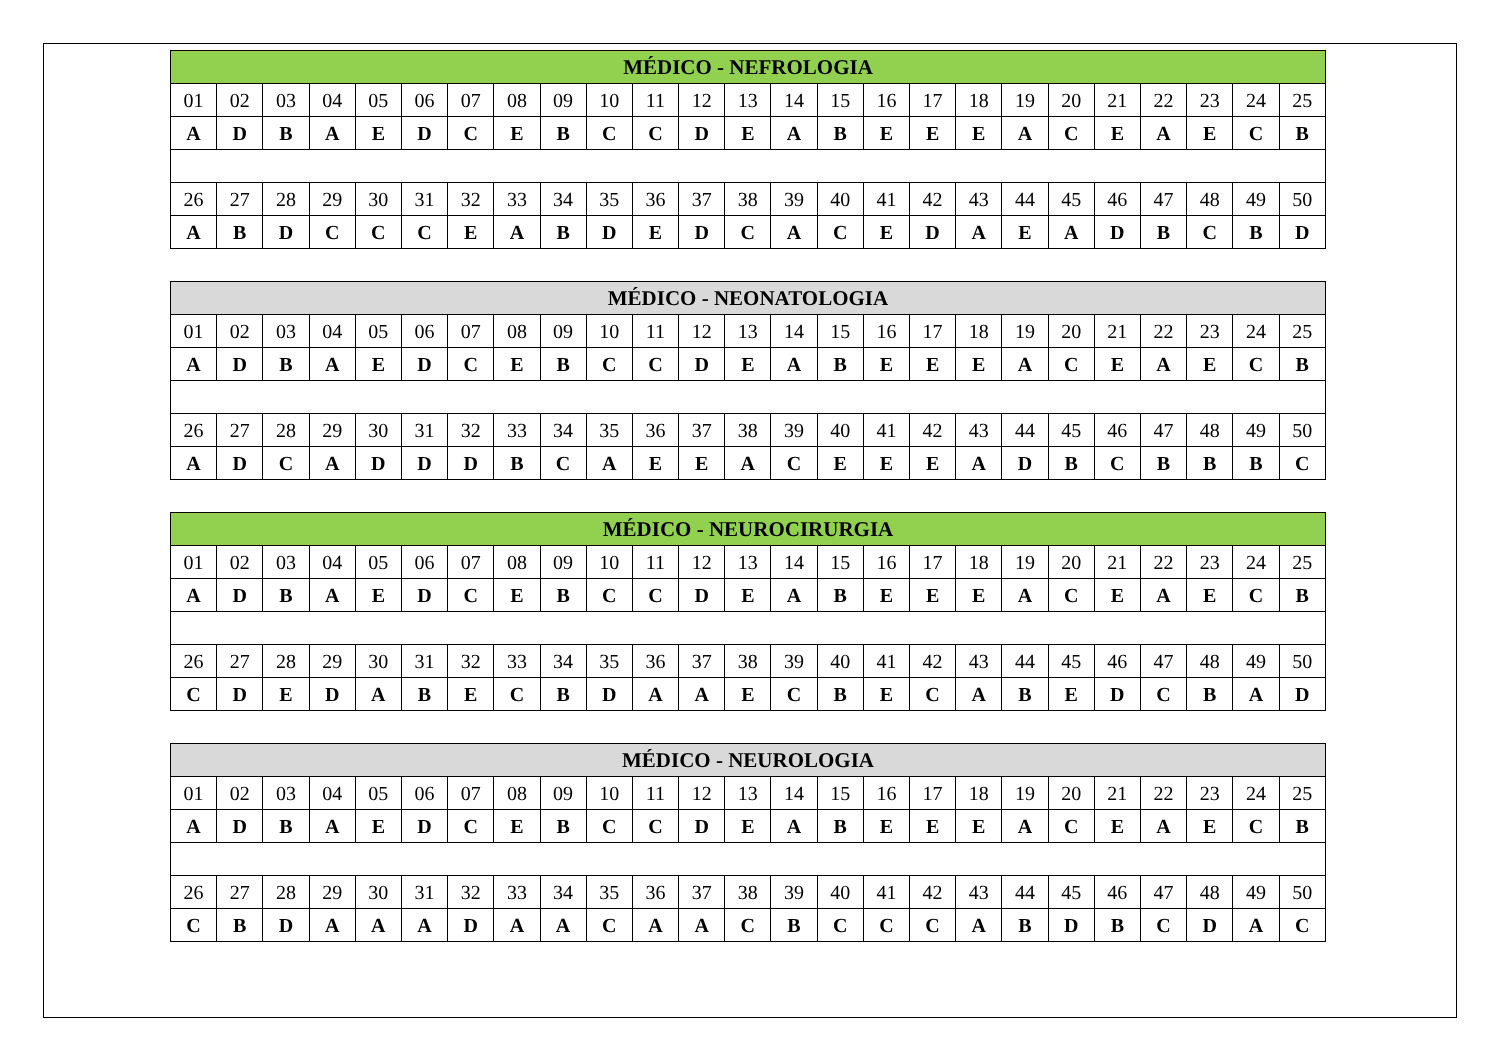| MÉDICO - NEFROLOGIA | | | | | | | | | | | | | | | | | | | | | | | | |
| --- | --- | --- | --- | --- | --- | --- | --- | --- | --- | --- | --- | --- | --- | --- | --- | --- | --- | --- | --- | --- | --- | --- | --- | --- |
| 01 | 02 | 03 | 04 | 05 | 06 | 07 | 08 | 09 | 10 | 11 | 12 | 13 | 14 | 15 | 16 | 17 | 18 | 19 | 20 | 21 | 22 | 23 | 24 | 25 |
| A | D | B | A | E | D | C | E | B | C | C | D | E | A | B | E | E | E | A | C | E | A | E | C | B |
| 26 | 27 | 28 | 29 | 30 | 31 | 32 | 33 | 34 | 35 | 36 | 37 | 38 | 39 | 40 | 41 | 42 | 43 | 44 | 45 | 46 | 47 | 48 | 49 | 50 |
| A | B | D | C | C | C | E | A | B | D | E | D | C | A | C | E | D | A | E | A | D | B | C | B | D |
| MÉDICO - NEONATOLOGIA | | | | | | | | | | | | | | | | | | | | | | | | |
| --- | --- | --- | --- | --- | --- | --- | --- | --- | --- | --- | --- | --- | --- | --- | --- | --- | --- | --- | --- | --- | --- | --- | --- | --- |
| 01 | 02 | 03 | 04 | 05 | 06 | 07 | 08 | 09 | 10 | 11 | 12 | 13 | 14 | 15 | 16 | 17 | 18 | 19 | 20 | 21 | 22 | 23 | 24 | 25 |
| A | D | B | A | E | D | C | E | B | C | C | D | E | A | B | E | E | E | A | C | E | A | E | C | B |
| 26 | 27 | 28 | 29 | 30 | 31 | 32 | 33 | 34 | 35 | 36 | 37 | 38 | 39 | 40 | 41 | 42 | 43 | 44 | 45 | 46 | 47 | 48 | 49 | 50 |
| A | D | C | A | D | D | D | B | C | A | E | E | A | C | E | E | E | A | D | B | C | B | B | B | C |
| MÉDICO - NEUROCIRURGIA | | | | | | | | | | | | | | | | | | | | | | | | |
| --- | --- | --- | --- | --- | --- | --- | --- | --- | --- | --- | --- | --- | --- | --- | --- | --- | --- | --- | --- | --- | --- | --- | --- | --- |
| 01 | 02 | 03 | 04 | 05 | 06 | 07 | 08 | 09 | 10 | 11 | 12 | 13 | 14 | 15 | 16 | 17 | 18 | 19 | 20 | 21 | 22 | 23 | 24 | 25 |
| A | D | B | A | E | D | C | E | B | C | C | D | E | A | B | E | E | E | A | C | E | A | E | C | B |
| 26 | 27 | 28 | 29 | 30 | 31 | 32 | 33 | 34 | 35 | 36 | 37 | 38 | 39 | 40 | 41 | 42 | 43 | 44 | 45 | 46 | 47 | 48 | 49 | 50 |
| C | D | E | D | A | B | E | C | B | D | A | A | E | C | B | E | C | A | B | E | D | C | B | A | D |
| MÉDICO - NEUROLOGIA | | | | | | | | | | | | | | | | | | | | | | | | |
| --- | --- | --- | --- | --- | --- | --- | --- | --- | --- | --- | --- | --- | --- | --- | --- | --- | --- | --- | --- | --- | --- | --- | --- | --- |
| 01 | 02 | 03 | 04 | 05 | 06 | 07 | 08 | 09 | 10 | 11 | 12 | 13 | 14 | 15 | 16 | 17 | 18 | 19 | 20 | 21 | 22 | 23 | 24 | 25 |
| A | D | B | A | E | D | C | E | B | C | C | D | E | A | B | E | E | E | A | C | E | A | E | C | B |
| 26 | 27 | 28 | 29 | 30 | 31 | 32 | 33 | 34 | 35 | 36 | 37 | 38 | 39 | 40 | 41 | 42 | 43 | 44 | 45 | 46 | 47 | 48 | 49 | 50 |
| C | B | D | A | A | A | D | A | A | C | A | A | C | B | C | C | C | A | B | D | B | C | D | A | C |